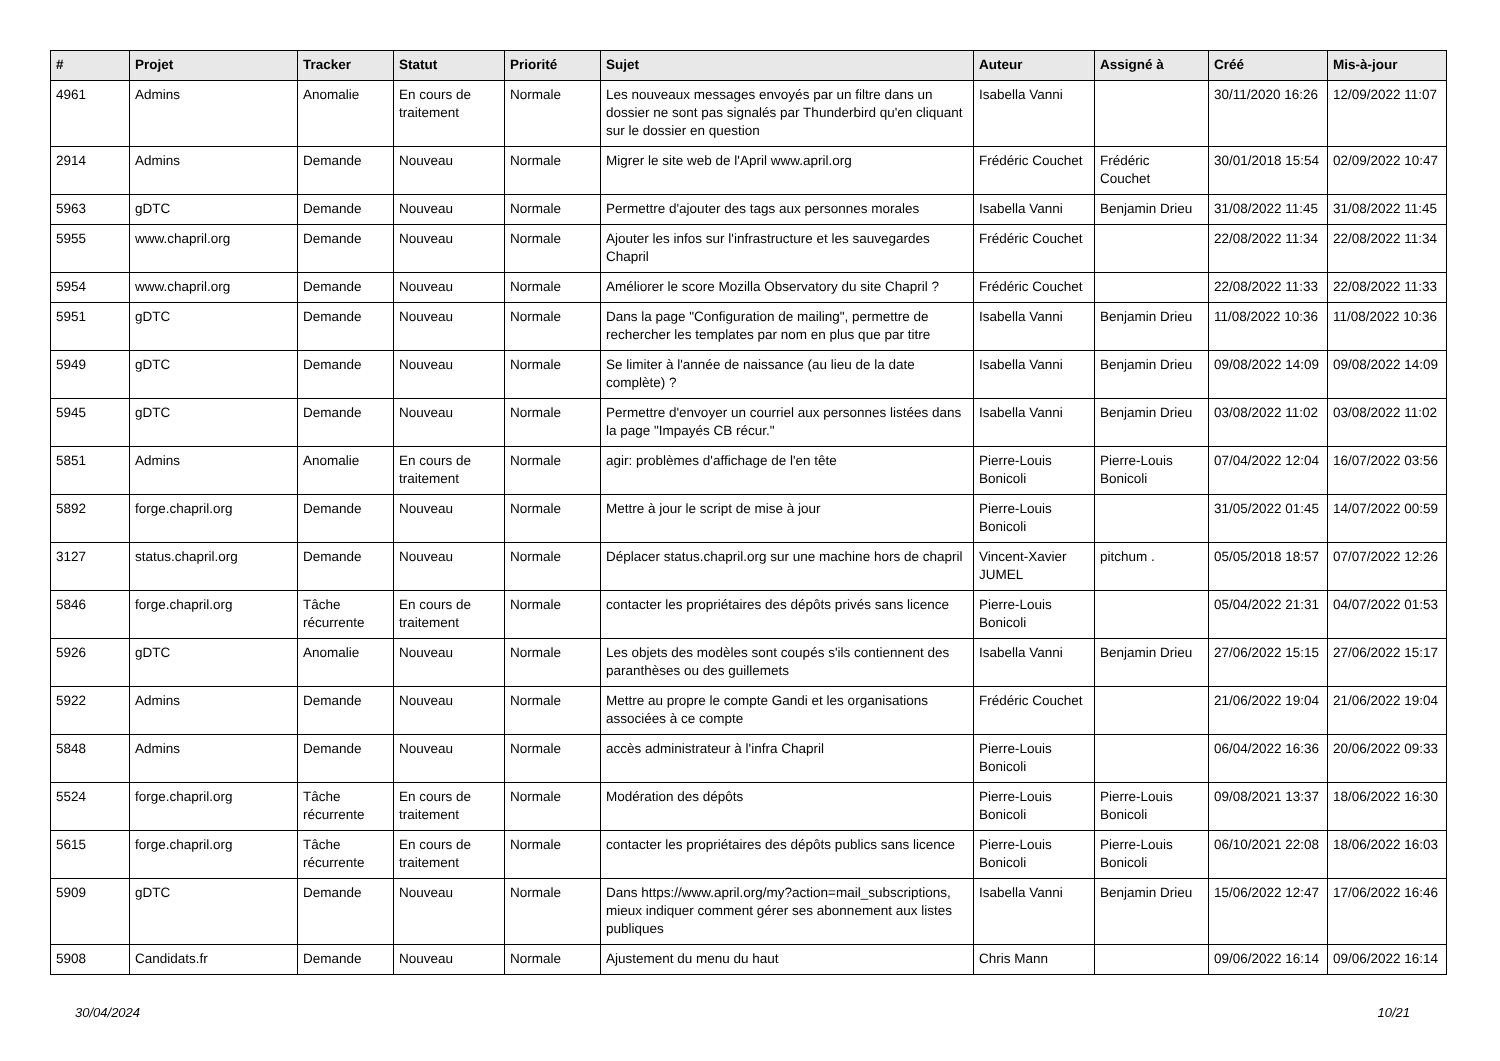| # | Projet | Tracker | Statut | Priorité | Sujet | Auteur | Assigné à | Créé | Mis-à-jour |
| --- | --- | --- | --- | --- | --- | --- | --- | --- | --- |
| 4961 | Admins | Anomalie | En cours de traitement | Normale | Les nouveaux messages envoyés par un filtre dans un dossier ne sont pas signalés par Thunderbird qu'en cliquant sur le dossier en question | Isabella Vanni | | 30/11/2020 16:26 | 12/09/2022 11:07 |
| 2914 | Admins | Demande | Nouveau | Normale | Migrer le site web de l'April www.april.org | Frédéric Couchet | Frédéric Couchet | 30/01/2018 15:54 | 02/09/2022 10:47 |
| 5963 | gDTC | Demande | Nouveau | Normale | Permettre d'ajouter des tags aux personnes morales | Isabella Vanni | Benjamin Drieu | 31/08/2022 11:45 | 31/08/2022 11:45 |
| 5955 | www.chapril.org | Demande | Nouveau | Normale | Ajouter les infos sur l'infrastructure et les sauvegardes Chapril | Frédéric Couchet | | 22/08/2022 11:34 | 22/08/2022 11:34 |
| 5954 | www.chapril.org | Demande | Nouveau | Normale | Améliorer le score Mozilla Observatory du site Chapril ? | Frédéric Couchet | | 22/08/2022 11:33 | 22/08/2022 11:33 |
| 5951 | gDTC | Demande | Nouveau | Normale | Dans la page "Configuration de mailing", permettre de rechercher les templates par nom en plus que par titre | Isabella Vanni | Benjamin Drieu | 11/08/2022 10:36 | 11/08/2022 10:36 |
| 5949 | gDTC | Demande | Nouveau | Normale | Se limiter à l'année de naissance (au lieu de la date complète) ? | Isabella Vanni | Benjamin Drieu | 09/08/2022 14:09 | 09/08/2022 14:09 |
| 5945 | gDTC | Demande | Nouveau | Normale | Permettre d'envoyer un courriel aux personnes listées dans la page "Impayés CB récur." | Isabella Vanni | Benjamin Drieu | 03/08/2022 11:02 | 03/08/2022 11:02 |
| 5851 | Admins | Anomalie | En cours de traitement | Normale | agir: problèmes d'affichage de l'en tête | Pierre-Louis Bonicoli | Pierre-Louis Bonicoli | 07/04/2022 12:04 | 16/07/2022 03:56 |
| 5892 | forge.chapril.org | Demande | Nouveau | Normale | Mettre à jour le script de mise à jour | Pierre-Louis Bonicoli | | 31/05/2022 01:45 | 14/07/2022 00:59 |
| 3127 | status.chapril.org | Demande | Nouveau | Normale | Déplacer status.chapril.org sur une machine hors de chapril | Vincent-Xavier JUMEL | pitchum . | 05/05/2018 18:57 | 07/07/2022 12:26 |
| 5846 | forge.chapril.org | Tâche récurrente | En cours de traitement | Normale | contacter les propriétaires des dépôts privés sans licence | Pierre-Louis Bonicoli | | 05/04/2022 21:31 | 04/07/2022 01:53 |
| 5926 | gDTC | Anomalie | Nouveau | Normale | Les objets des modèles sont coupés s'ils contiennent des paranthèses ou des guillemets | Isabella Vanni | Benjamin Drieu | 27/06/2022 15:15 | 27/06/2022 15:17 |
| 5922 | Admins | Demande | Nouveau | Normale | Mettre au propre le compte Gandi et les organisations associées à ce compte | Frédéric Couchet | | 21/06/2022 19:04 | 21/06/2022 19:04 |
| 5848 | Admins | Demande | Nouveau | Normale | accès administrateur à l'infra Chapril | Pierre-Louis Bonicoli | | 06/04/2022 16:36 | 20/06/2022 09:33 |
| 5524 | forge.chapril.org | Tâche récurrente | En cours de traitement | Normale | Modération des dépôts | Pierre-Louis Bonicoli | Pierre-Louis Bonicoli | 09/08/2021 13:37 | 18/06/2022 16:30 |
| 5615 | forge.chapril.org | Tâche récurrente | En cours de traitement | Normale | contacter les propriétaires des dépôts publics sans licence | Pierre-Louis Bonicoli | Pierre-Louis Bonicoli | 06/10/2021 22:08 | 18/06/2022 16:03 |
| 5909 | gDTC | Demande | Nouveau | Normale | Dans https://www.april.org/my?action=mail_subscriptions, mieux indiquer comment gérer ses abonnement aux listes publiques | Isabella Vanni | Benjamin Drieu | 15/06/2022 12:47 | 17/06/2022 16:46 |
| 5908 | Candidats.fr | Demande | Nouveau | Normale | Ajustement du menu du haut | Chris Mann | | 09/06/2022 16:14 | 09/06/2022 16:14 |
30/04/2024 10/21